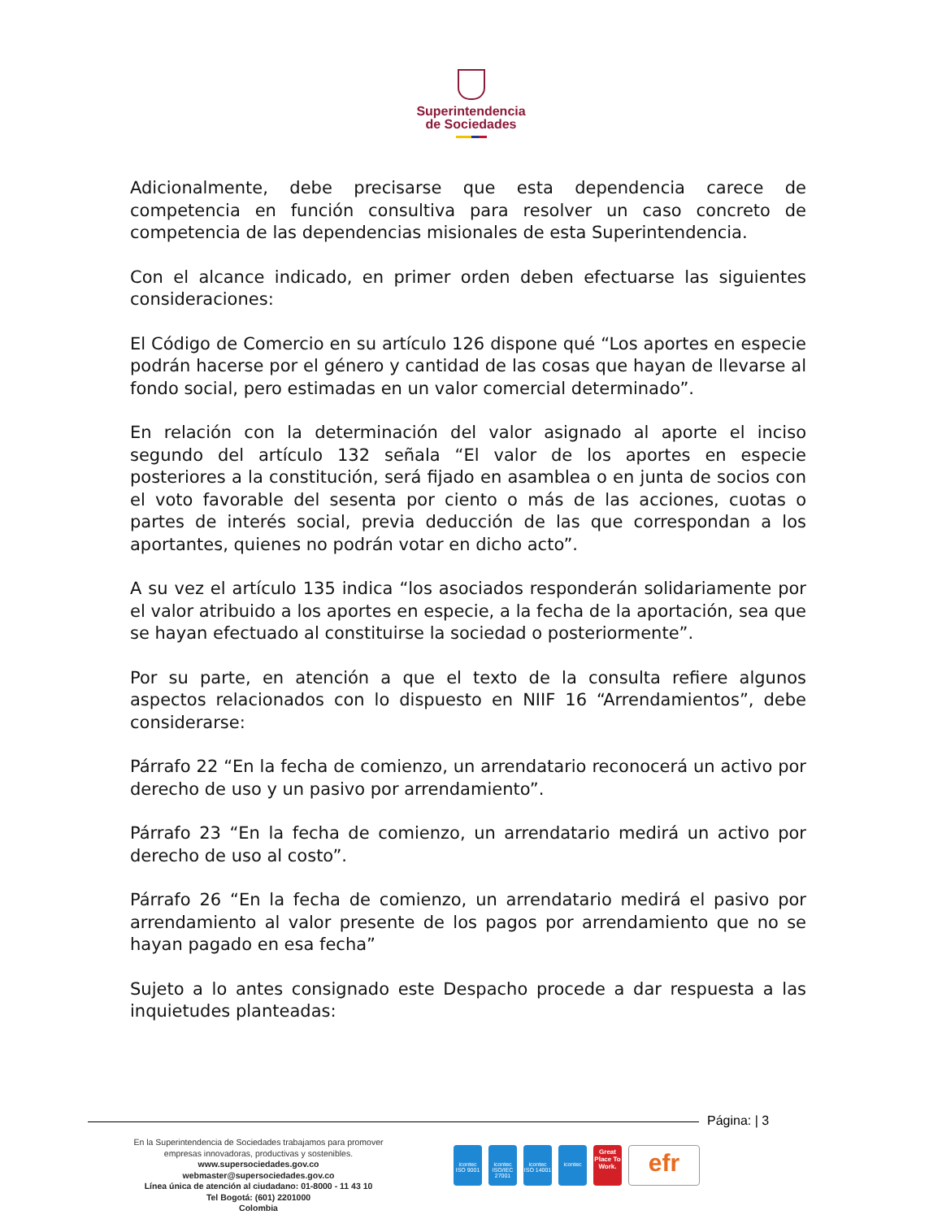Superintendencia
de Sociedades
Adicionalmente, debe precisarse que esta dependencia carece de competencia en función consultiva para resolver un caso concreto de competencia de las dependencias misionales de esta Superintendencia.
Con el alcance indicado, en primer orden deben efectuarse las siguientes consideraciones:
El Código de Comercio en su artículo 126 dispone qué “Los aportes en especie podrán hacerse por el género y cantidad de las cosas que hayan de llevarse al fondo social, pero estimadas en un valor comercial determinado”.
En relación con la determinación del valor asignado al aporte el inciso segundo del artículo 132 señala “El valor de los aportes en especie posteriores a la constitución, será fijado en asamblea o en junta de socios con el voto favorable del sesenta por ciento o más de las acciones, cuotas o partes de interés social, previa deducción de las que correspondan a los aportantes, quienes no podrán votar en dicho acto”.
A su vez el artículo 135 indica “los asociados responderán solidariamente por el valor atribuido a los aportes en especie, a la fecha de la aportación, sea que se hayan efectuado al constituirse la sociedad o posteriormente”.
Por su parte, en atención a que el texto de la consulta refiere algunos aspectos relacionados con lo dispuesto en NIIF 16 “Arrendamientos”, debe considerarse:
Párrafo 22 “En la fecha de comienzo, un arrendatario reconocerá un activo por derecho de uso y un pasivo por arrendamiento”.
Párrafo 23 “En la fecha de comienzo, un arrendatario medirá un activo por derecho de uso al costo”.
Párrafo 26 “En la fecha de comienzo, un arrendatario medirá el pasivo por arrendamiento al valor presente de los pagos por arrendamiento que no se hayan pagado en esa fecha”
Sujeto a lo antes consignado este Despacho procede a dar respuesta a las inquietudes planteadas:
Página: | 3
En la Superintendencia de Sociedades trabajamos para promover
empresas innovadoras, productivas y sostenibles.
www.supersociedades.gov.co
webmaster@supersociedades.gov.co
Línea única de atención al ciudadano: 01-8000 - 11 43 10
Tel Bogotá: (601) 2201000
Colombia
icontec ISO 9001
icontec ISO/IEC 27001
icontec ISO 14001
icontec
Great Place To Work.
efr